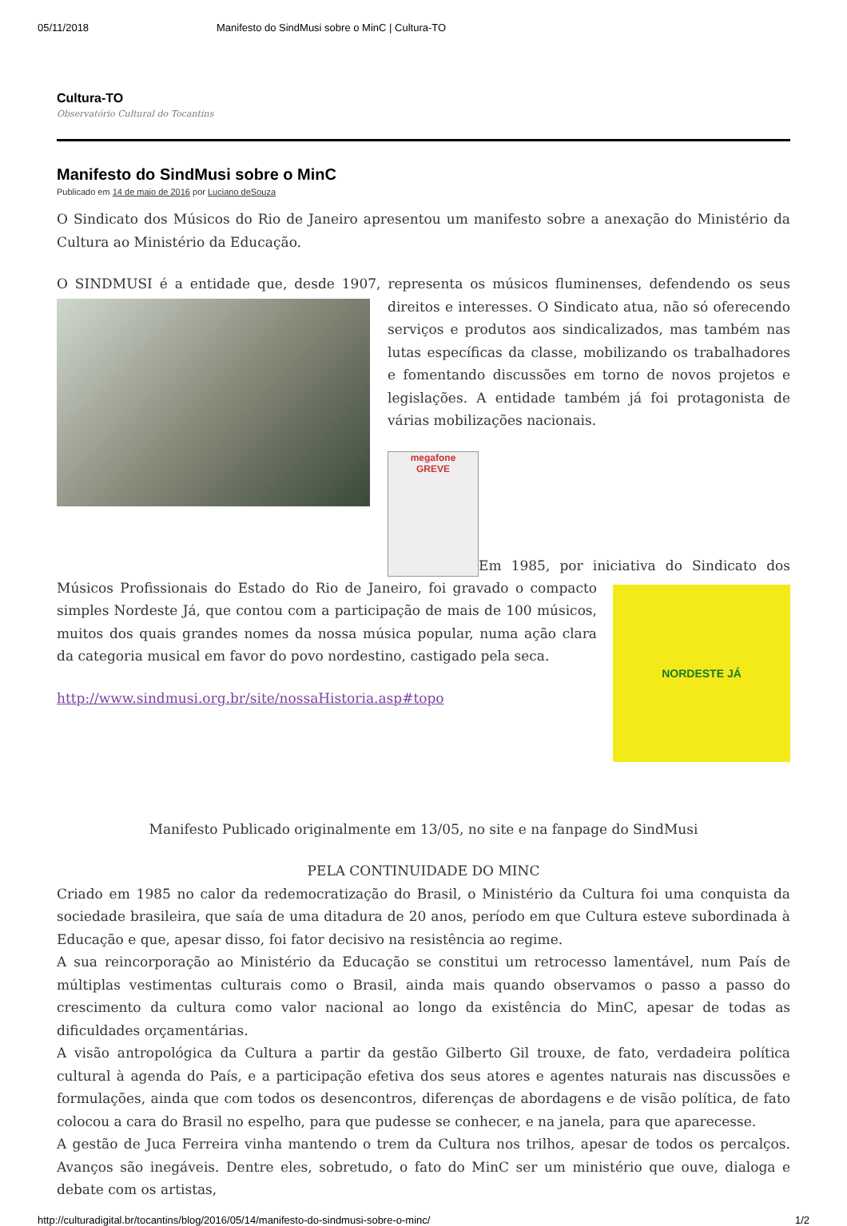05/11/2018 Manifesto do SindMusi sobre o MinC | Cultura-TO
Cultura-TO
Observatório Cultural do Tocantins
Manifesto do SindMusi sobre o MinC
Publicado em 14 de maio de 2016 por Luciano deSouza
O Sindicato dos Músicos do Rio de Janeiro apresentou um manifesto sobre a anexação do Ministério da Cultura ao Ministério da Educação.
O SINDMUSI é a entidade que, desde 1907, representa os músicos fluminenses, defendendo os seus direitos e interesses. O Sindicato atua, não só oferecendo serviços e produtos aos sindicalizados, mas também nas lutas específicas da classe, mobilizando os trabalhadores e fomentando discussões em torno de novos projetos e legislações. A entidade também já foi protagonista de várias mobilizações nacionais.
megafone
GREVE Em 1985, por iniciativa do Sindicato dos
NORDESTE JÁ
Músicos Profissionais do Estado do Rio de Janeiro, foi gravado o compacto simples Nordeste Já, que contou com a participação de mais de 100 músicos, muitos dos quais grandes nomes da nossa música popular, numa ação clara da categoria musical em favor do povo nordestino, castigado pela seca.
http://www.sindmusi.org.br/site/nossaHistoria.asp#topo
Manifesto Publicado originalmente em 13/05, no site e na fanpage do SindMusi
PELA CONTINUIDADE DO MINC
Criado em 1985 no calor da redemocratização do Brasil, o Ministério da Cultura foi uma conquista da sociedade brasileira, que saía de uma ditadura de 20 anos, período em que Cultura esteve subordinada à Educação e que, apesar disso, foi fator decisivo na resistência ao regime.
A sua reincorporação ao Ministério da Educação se constitui um retrocesso lamentável, num País de múltiplas vestimentas culturais como o Brasil, ainda mais quando observamos o passo a passo do crescimento da cultura como valor nacional ao longo da existência do MinC, apesar de todas as dificuldades orçamentárias.
A visão antropológica da Cultura a partir da gestão Gilberto Gil trouxe, de fato, verdadeira política cultural à agenda do País, e a participação efetiva dos seus atores e agentes naturais nas discussões e formulações, ainda que com todos os desencontros, diferenças de abordagens e de visão política, de fato colocou a cara do Brasil no espelho, para que pudesse se conhecer, e na janela, para que aparecesse.
A gestão de Juca Ferreira vinha mantendo o trem da Cultura nos trilhos, apesar de todos os percalços. Avanços são inegáveis. Dentre eles, sobretudo, o fato do MinC ser um ministério que ouve, dialoga e debate com os artistas,
http://culturadigital.br/tocantins/blog/2016/05/14/manifesto-do-sindmusi-sobre-o-minc/ 1/2